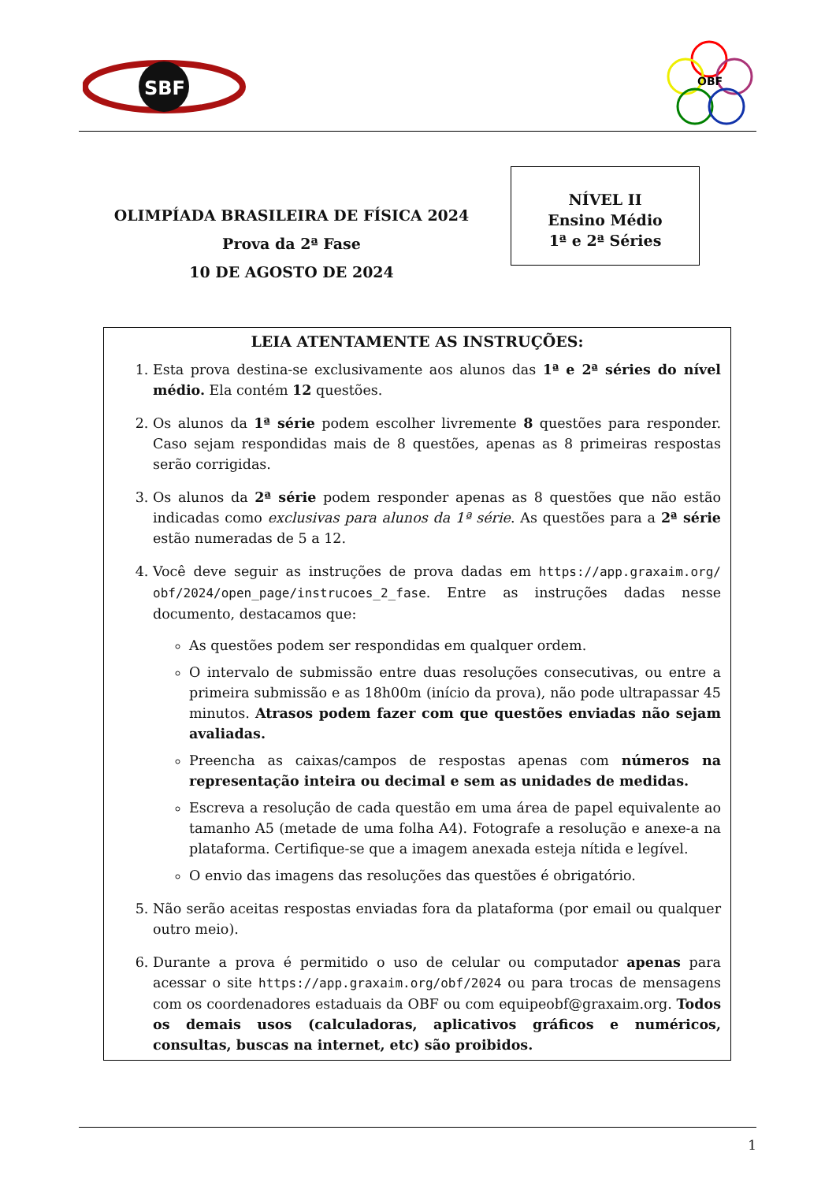SBF
OBF
OLIMPÍADA BRASILEIRA DE FÍSICA 2024
Prova da 2ª Fase
10 DE AGOSTO DE 2024
NÍVEL II
Ensino Médio
1ª e 2ª Séries
LEIA ATENTAMENTE AS INSTRUÇÕES:
1. Esta prova destina-se exclusivamente aos alunos das 1ª e 2ª séries do nível médio. Ela contém 12 questões.
2. Os alunos da 1ª série podem escolher livremente 8 questões para responder. Caso sejam respondidas mais de 8 questões, apenas as 8 primeiras respostas serão corrigidas.
3. Os alunos da 2ª série podem responder apenas as 8 questões que não estão indicadas como exclusivas para alunos da 1ª série. As questões para a 2ª série estão numeradas de 5 a 12.
4. Você deve seguir as instruções de prova dadas em https://app.graxaim.org/ obf/2024/open_page/instrucoes_2_fase. Entre as instruções dadas nesse documento, destacamos que:
As questões podem ser respondidas em qualquer ordem.
O intervalo de submissão entre duas resoluções consecutivas, ou entre a primeira submissão e as 18h00m (início da prova), não pode ultrapassar 45 minutos. Atrasos podem fazer com que questões enviadas não sejam avaliadas.
Preencha as caixas/campos de respostas apenas com números na representação inteira ou decimal e sem as unidades de medidas.
Escreva a resolução de cada questão em uma área de papel equivalente ao tamanho A5 (metade de uma folha A4). Fotografe a resolução e anexe-a na plataforma. Certifique-se que a imagem anexada esteja nítida e legível.
O envio das imagens das resoluções das questões é obrigatório.
5. Não serão aceitas respostas enviadas fora da plataforma (por email ou qualquer outro meio).
6. Durante a prova é permitido o uso de celular ou computador apenas para acessar o site https://app.graxaim.org/obf/2024 ou para trocas de mensagens com os coordenadores estaduais da OBF ou com equipeobf@graxaim.org. Todos os demais usos (calculadoras, aplicativos gráficos e numéricos, consultas, buscas na internet, etc) são proibidos.
1